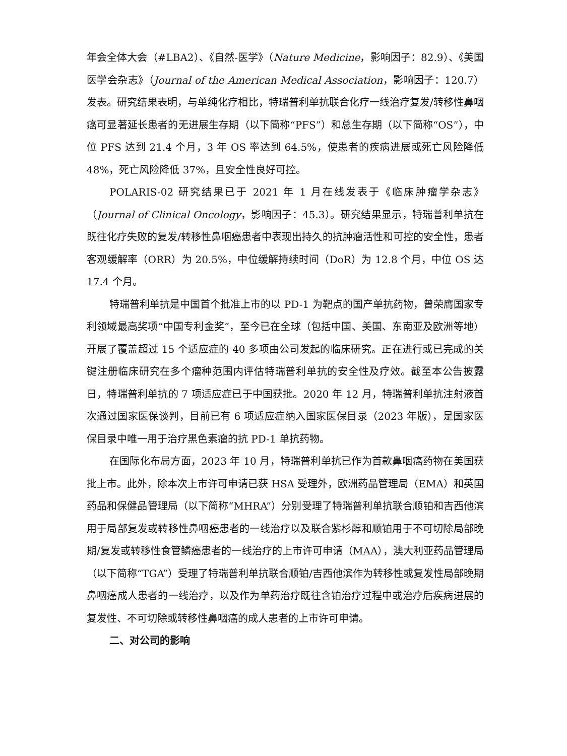年会全体大会（#LBA2）、《自然-医学》（Nature Medicine，影响因子：82.9）、《美国医学会杂志》（Journal of the American Medical Association，影响因子：120.7）发表。研究结果表明，与单纯化疗相比，特瑞普利单抗联合化疗一线治疗复发/转移性鼻咽癌可显著延长患者的无进展生存期（以下简称“PFS”）和总生存期（以下简称“OS”），中位 PFS 达到 21.4 个月，3 年 OS 率达到 64.5%，使患者的疾病进展或死亡风险降低 48%，死亡风险降低 37%，且安全性良好可控。
POLARIS-02 研究结果已于 2021 年 1 月在线发表于《临床肿瘤学杂志》（Journal of Clinical Oncology，影响因子：45.3）。研究结果显示，特瑞普利单抗在既往化疗失败的复发/转移性鼻咽癌患者中表现出持久的抗肿瘤活性和可控的安全性，患者客观缓解率（ORR）为 20.5%，中位缓解持续时间（DoR）为 12.8 个月，中位 OS 达 17.4 个月。
特瑞普利单抗是中国首个批准上市的以 PD-1 为靶点的国产单抗药物，曾荣膺国家专利领域最高奖项“中国专利金奖”，至今已在全球（包括中国、美国、东南亚及欧洲等地）开展了覆盖超过 15 个适应症的 40 多项由公司发起的临床研究。正在进行或已完成的关键注册临床研究在多个瘤种范围内评估特瑞普利单抗的安全性及疗效。截至本公告披露日，特瑞普利单抗的 7 项适应症已于中国获批。2020 年 12 月，特瑞普利单抗注射液首次通过国家医保谈判，目前已有 6 项适应症纳入国家医保目录（2023 年版），是国家医保目录中唯一用于治疗黑色素瘤的抗 PD-1 单抗药物。
在国际化布局方面，2023 年 10 月，特瑞普利单抗已作为首款鼻咽癌药物在美国获批上市。此外，除本次上市许可申请已获 HSA 受理外，欧洲药品管理局（EMA）和英国药品和保健品管理局（以下简称“MHRA”）分别受理了特瑞普利单抗联合顺铂和吉西他滨用于局部复发或转移性鼻咽癌患者的一线治疗以及联合紫杉醇和顺铂用于不可切除局部晚期/复发或转移性食管鳞癌患者的一线治疗的上市许可申请（MAA），澳大利亚药品管理局（以下简称“TGA”）受理了特瑞普利单抗联合顺铂/吉西他滨作为转移性或复发性局部晚期鼻咽癌成人患者的一线治疗，以及作为单药治疗既往含铂治疗过程中或治疗后疾病进展的复发性、不可切除或转移性鼻咽癌的成人患者的上市许可申请。
二、对公司的影响